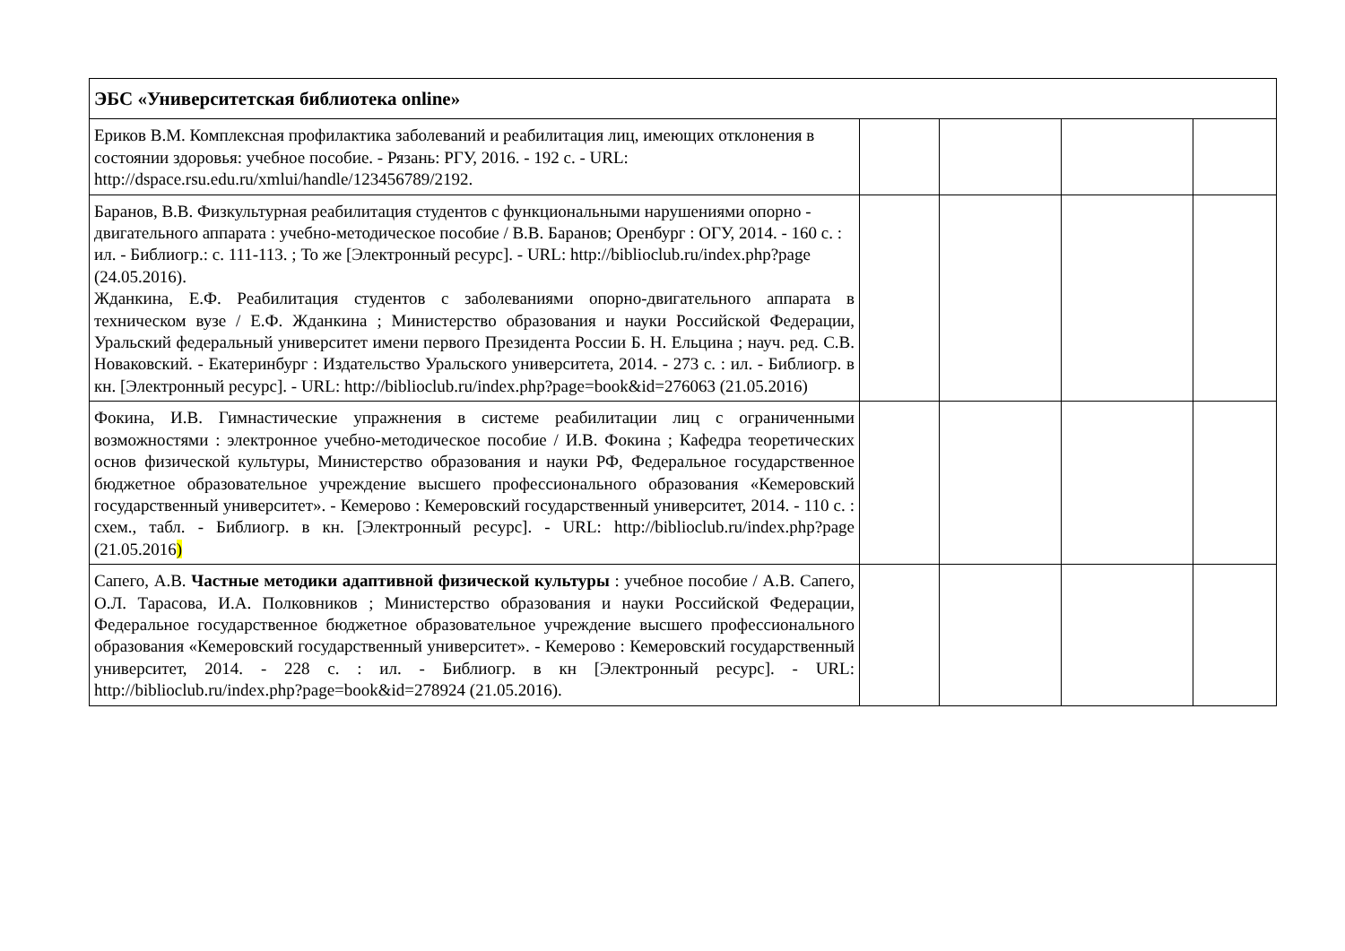| ЭБС «Университетская библиотека online» | | | | |
| Ериков В.М. Комплексная профилактика заболеваний и реабилитация лиц, имеющих отклонения в состоянии здоровья: учебное пособие. - Рязань: РГУ, 2016. - 192 с. - URL: http://dspace.rsu.edu.ru/xmlui/handle/123456789/2192. | | | | |
| Баранов, В.В. Физкультурная реабилитация студентов с функциональными нарушениями опорно - двигательного аппарата : учебно-методическое пособие / В.В. Баранов; Оренбург : ОГУ, 2014. - 160 с. : ил. - Библиогр.: с. 111-113. ; То же [Электронный ресурс]. - URL: http://biblioclub.ru/index.php?page (24.05.2016). Жданкина, Е.Ф. Реабилитация студентов с заболеваниями опорно-двигательного аппарата в техническом вузе / Е.Ф. Жданкина ; Министерство образования и науки Российской Федерации, Уральский федеральный университет имени первого Президента России Б. Н. Ельцина ; науч. ред. С.В. Новаковский. - Екатеринбург : Издательство Уральского университета, 2014. - 273 с. : ил. - Библиогр. в кн. [Электронный ресурс]. - URL: http://biblioclub.ru/index.php?page=book&id=276063 (21.05.2016) | | | | |
| Фокина, И.В. Гимнастические упражнения в системе реабилитации лиц с ограниченными возможностями : электронное учебно-методическое пособие / И.В. Фокина ; Кафедра теоретических основ физической культуры, Министерство образования и науки РФ, Федеральное государственное бюджетное образовательное учреждение высшего профессионального образования «Кемеровский государственный университет». - Кемерово : Кемеровский государственный университет, 2014. - 110 с. : схем., табл. - Библиогр. в кн. [Электронный ресурс]. - URL: http://biblioclub.ru/index.php?page (21.05.2016 ) | | | | |
| Сапего, А.В. Частные методики адаптивной физической культуры : учебное пособие / А.В. Сапего, О.Л. Тарасова, И.А. Полковников ; Министерство образования и науки Российской Федерации, Федеральное государственное бюджетное образовательное учреждение высшего профессионального образования «Кемеровский государственный университет». - Кемерово : Кемеровский государственный университет, 2014. - 228 с. : ил. - Библиогр. в кн [Электронный ресурс]. - URL: http://biblioclub.ru/index.php?page=book&id=278924 (21.05.2016). | | | | |